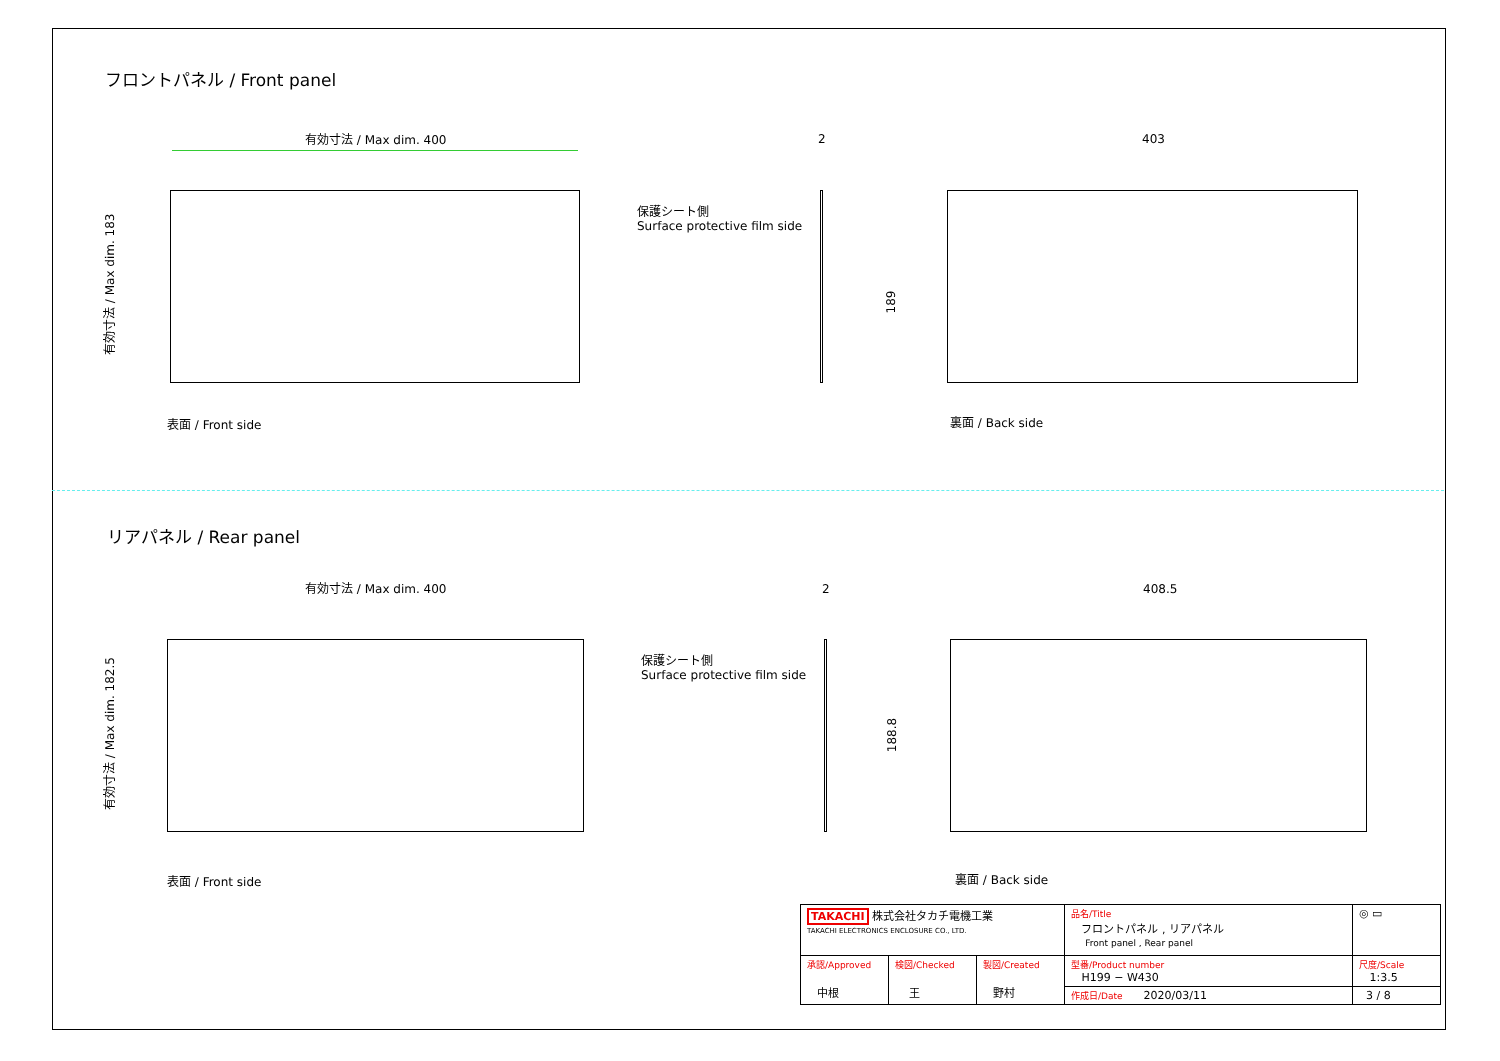フロントパネル / Front panel
有効寸法 / Max dim. 400
有効寸法 / Max dim. 183
2
保護シート側
Surface protective film side
403
189
表面 / Front side 裏面 / Back side
リアパネル / Rear panel
有効寸法 / Max dim. 400
有効寸法 / Max dim. 182.5
2
保護シート側
Surface protective film side
408.5
188.8
表面 / Front side 裏面 / Back side
| TAKACHI 株式会社タカチ電機工業 TAKACHI ELECTRONICS ENCLOSURE CO., LTD. | | | 品名/Title フロントパネル , リアパネル Front panel , Rear panel | ◎ ▭ |
| 承認/Approved 中根 | 検図/Checked 王 | 製図/Created 野村 | 型番/Product number H199 − W430 | 尺度/Scale 1:3.5 |
| | | | 作成日/Date 2020/03/11 | 3 / 8 |